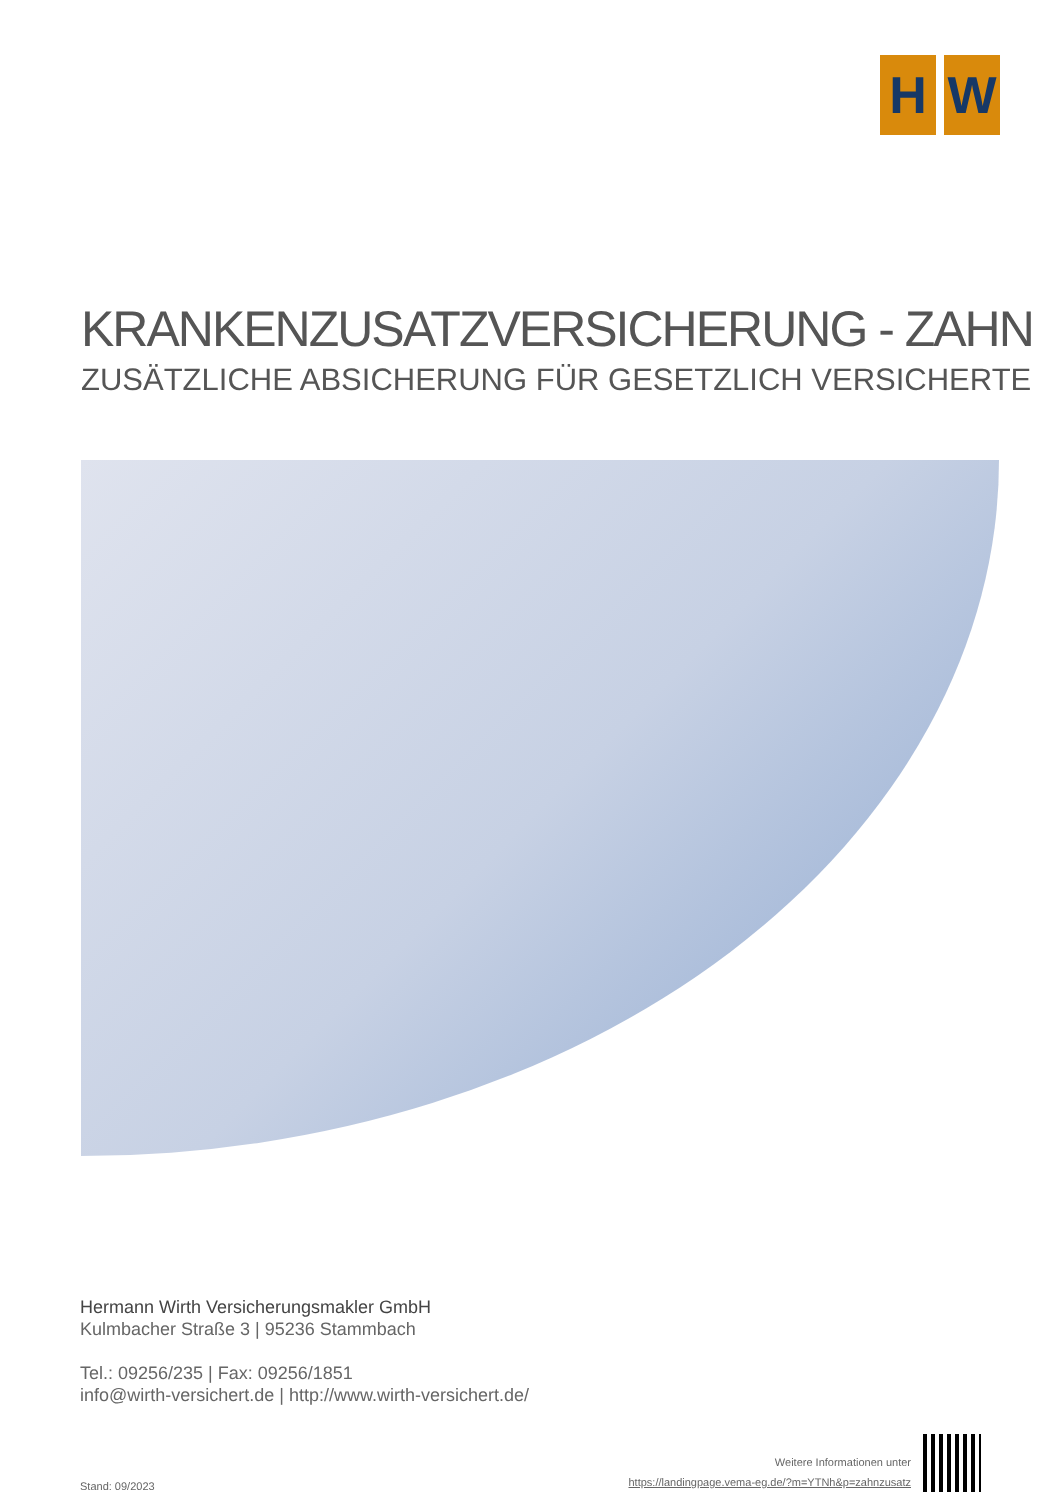H W
KRANKENZUSATZVERSICHERUNG - ZAHN
ZUSÄTZLICHE ABSICHERUNG FÜR GESETZLICH VERSICHERTE
Hermann Wirth Versicherungsmakler GmbH
Kulmbacher Straße 3 | 95236 Stammbach
Tel.: 09256/235 | Fax: 09256/1851
info@wirth-versichert.de | http://www.wirth-versichert.de/
Stand: 09/2023
Weitere Informationen unter
https://landingpage.vema-eg.de/?m=YTNh&p=zahnzusatz